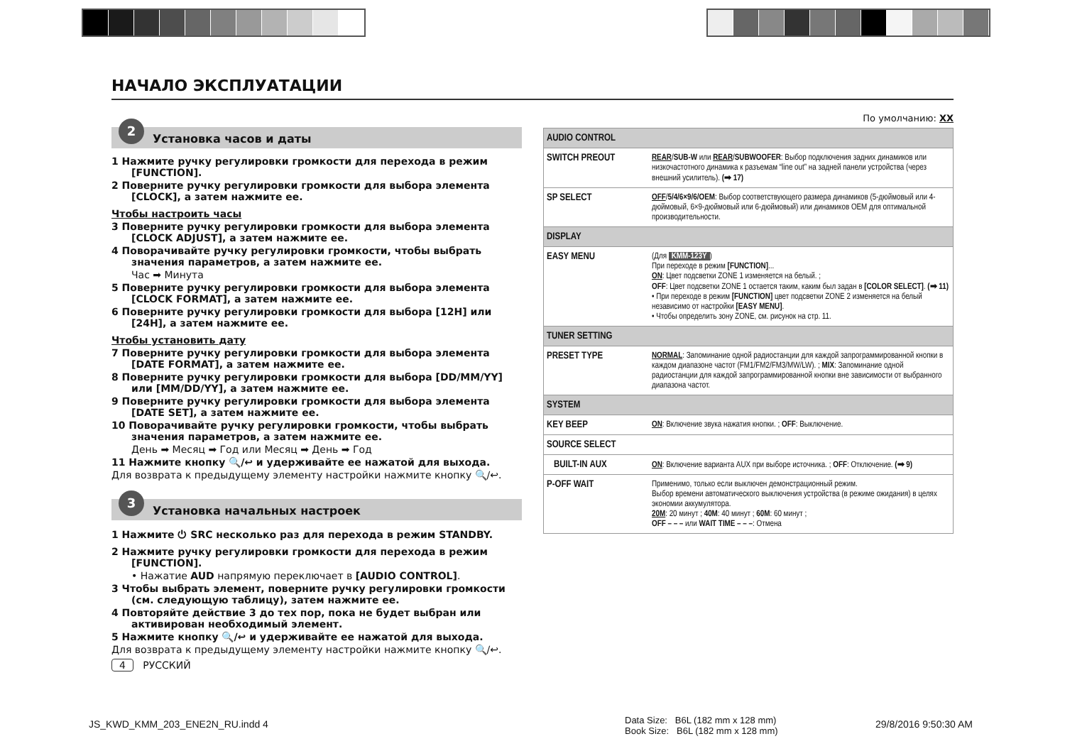НАЧАЛО ЭКСПЛУАТАЦИИ
2
Установка часов и даты
1 Нажмите ручку регулировки громкости для перехода в режим [FUNCTION].
2 Поверните ручку регулировки громкости для выбора элемента [CLOCK], а затем нажмите ее.
Чтобы настроить часы
3 Поверните ручку регулировки громкости для выбора элемента [CLOCK ADJUST], а затем нажмите ее.
4 Поворачивайте ручку регулировки громкости, чтобы выбрать значения параметров, а затем нажмите ее.
Час ➡ Минута
5 Поверните ручку регулировки громкости для выбора элемента [CLOCK FORMAT], а затем нажмите ее.
6 Поверните ручку регулировки громкости для выбора [12H] или [24H], а затем нажмите ее.
Чтобы установить дату
7 Поверните ручку регулировки громкости для выбора элемента [DATE FORMAT], а затем нажмите ее.
8 Поверните ручку регулировки громкости для выбора [DD/MM/YY] или [MM/DD/YY], а затем нажмите ее.
9 Поверните ручку регулировки громкости для выбора элемента [DATE SET], а затем нажмите ее.
10 Поворачивайте ручку регулировки громкости, чтобы выбрать значения параметров, а затем нажмите ее.
День ➡ Месяц ➡ Год или Месяц ➡ День ➡ Год
11 Нажмите кнопку 🔍/↩ и удерживайте ее нажатой для выхода.
Для возврата к предыдущему элементу настройки нажмите кнопку 🔍/↩.
3
Установка начальных настроек
1 Нажмите ⏻ SRC несколько раз для перехода в режим STANDBY.
2 Нажмите ручку регулировки громкости для перехода в режим [FUNCTION].
• Нажатие AUD напрямую переключает в [AUDIO CONTROL].
3 Чтобы выбрать элемент, поверните ручку регулировки громкости (см. следующую таблицу), затем нажмите ее.
4 Повторяйте действие 3 до тех пор, пока не будет выбран или активирован необходимый элемент.
5 Нажмите кнопку 🔍/↩ и удерживайте ее нажатой для выхода.
Для возврата к предыдущему элементу настройки нажмите кнопку 🔍/↩.
4 РУССКИЙ
По умолчанию: XX
| AUDIO CONTROL | |
| SWITCH PREOUT | REAR / SUB-W или REAR / SUBWOOFER : Выбор подключения задних динамиков или низкочастотного динамика к разъемам “line out” на задней панели устройства (через внешний усилитель). (➡ 17) |
| SP SELECT | OFF / 5/4/6×9/6/OEM : Выбор соответствующего размера динамиков (5-дюймовый или 4-дюймовый, 6×9-дюймовый или 6-дюймовый) или динамиков OEM для оптимальной производительности. |
| DISPLAY | |
| EASY MENU | (Для KMM-123Y ) При переходе в режим [FUNCTION] ... ON : Цвет подсветки ZONE 1 изменяется на белый. ; OFF : Цвет подсветки ZONE 1 остается таким, каким был задан в [COLOR SELECT] . (➡ 11) • При переходе в режим [FUNCTION] цвет подсветки ZONE 2 изменяется на белый независимо от настройки [EASY MENU] . • Чтобы определить зону ZONE, см. рисунок на стр. 11. |
| TUNER SETTING | |
| PRESET TYPE | NORMAL : Запоминание одной радиостанции для каждой запрограммированной кнопки в каждом диапазоне частот (FM1/FM2/FM3/MW/LW). ; MIX : Запоминание одной радиостанции для каждой запрограммированной кнопки вне зависимости от выбранного диапазона частот. |
| SYSTEM | |
| KEY BEEP | ON : Включение звука нажатия кнопки. ; OFF : Выключение. |
| SOURCE SELECT | |
| BUILT-IN AUX | ON : Включение варианта AUX при выборе источника. ; OFF : Отключение. (➡ 9) |
| P-OFF WAIT | Применимо, только если выключен демонстрационный режим. Выбор времени автоматического выключения устройства (в режиме ожидания) в целях экономии аккумулятора. 20M : 20 минут ; 40M : 40 минут ; 60M : 60 минут ; OFF – – – или WAIT TIME – – – : Отмена |
JS_KWD_KMM_203_ENE2N_RU.indd 4
Data Size: B6L (182 mm x 128 mm)
Book Size: B6L (182 mm x 128 mm)
29/8/2016 9:50:30 AM